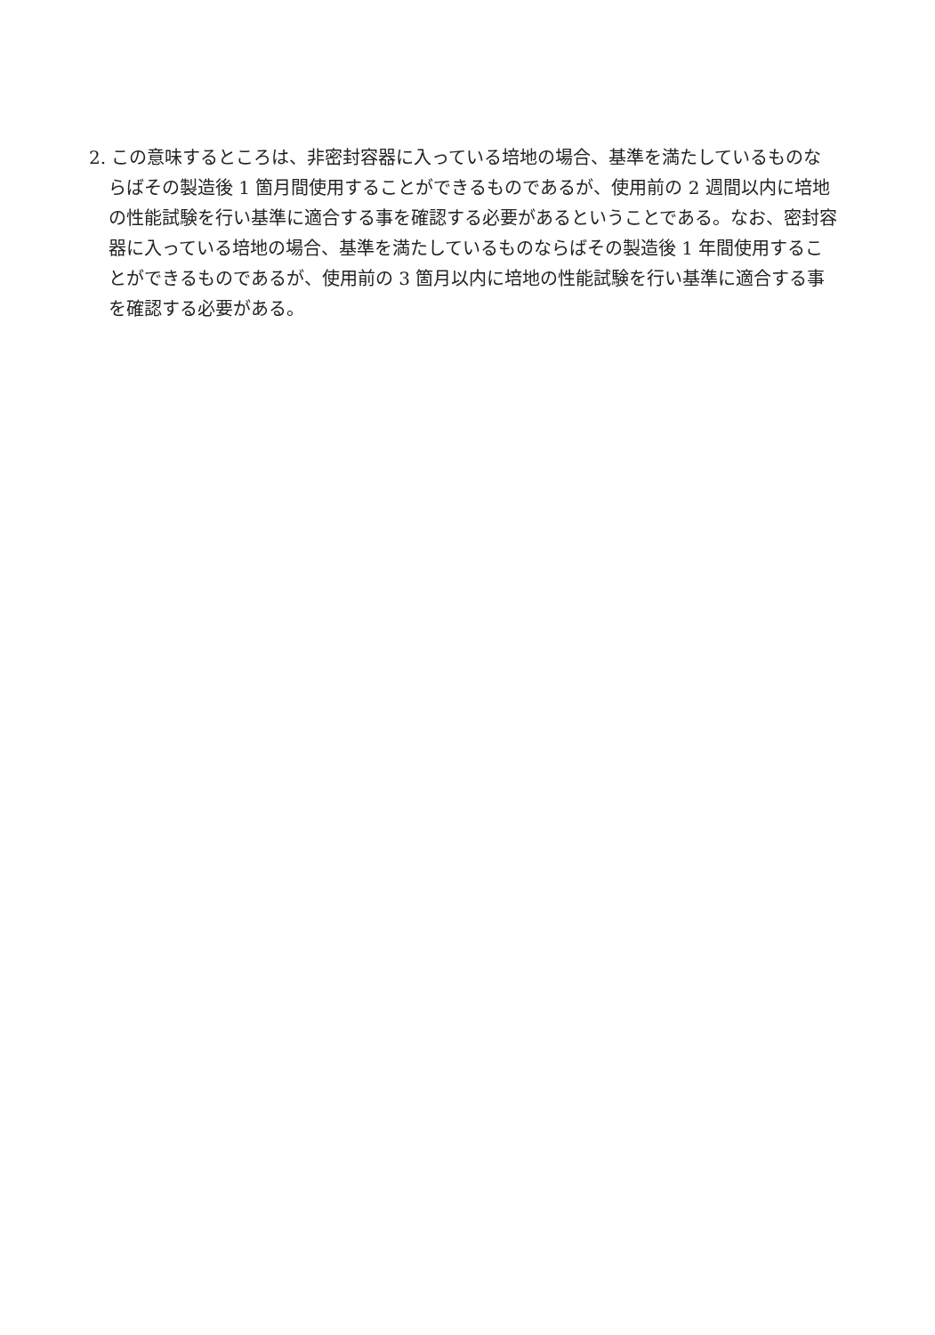2. この意味するところは、非密封容器に入っている培地の場合、基準を満たしているものならばその製造後 1 箇月間使用することができるものであるが、使用前の 2 週間以内に培地の性能試験を行い基準に適合する事を確認する必要があるということである。なお、密封容器に入っている培地の場合、基準を満たしているものならばその製造後 1 年間使用することができるものであるが、使用前の 3 箇月以内に培地の性能試験を行い基準に適合する事を確認する必要がある。